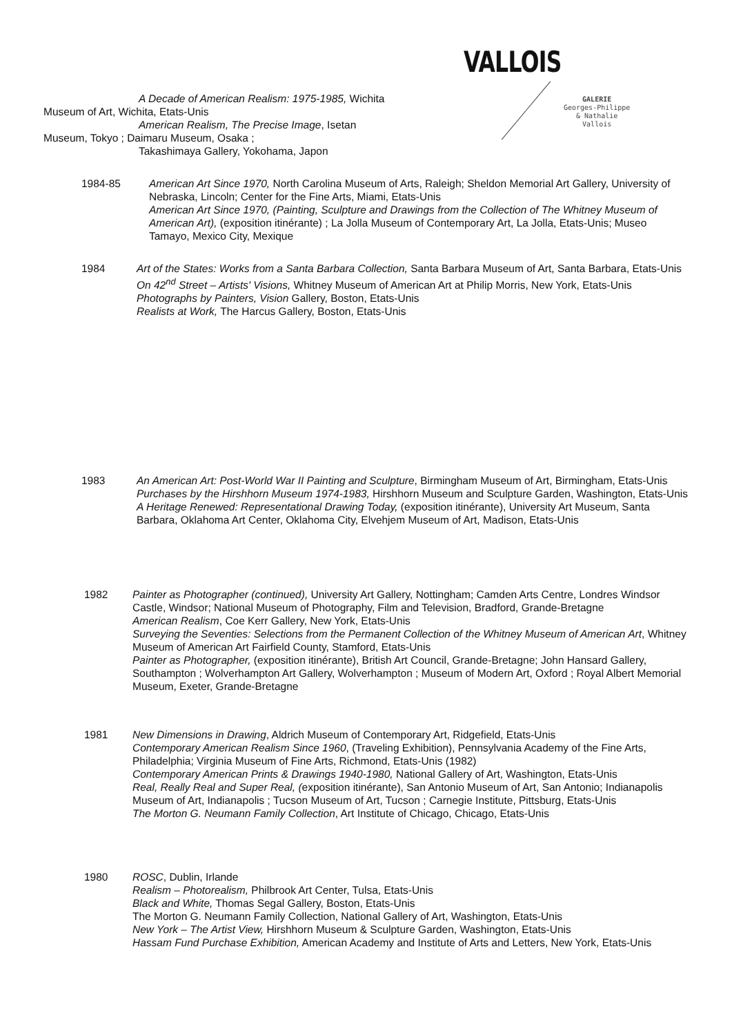VALLOIS
GALERIE
Georges-Philippe
& Nathalie
Vallois
A Decade of American Realism: 1975-1985, Wichita
Museum of Art, Wichita, Etats-Unis
American Realism, The Precise Image, Isetan
Museum, Tokyo ; Daimaru Museum, Osaka ;
Takashimaya Gallery, Yokohama, Japon
1984-85 American Art Since 1970, North Carolina Museum of Arts, Raleigh; Sheldon Memorial Art Gallery, University of Nebraska, Lincoln; Center for the Fine Arts, Miami, Etats-Unis
American Art Since 1970, (Painting, Sculpture and Drawings from the Collection of The Whitney Museum of American Art), (exposition itinérante) ; La Jolla Museum of Contemporary Art, La Jolla, Etats-Unis; Museo Tamayo, Mexico City, Mexique
1984 Art of the States: Works from a Santa Barbara Collection, Santa Barbara Museum of Art, Santa Barbara, Etats-Unis
On 42<sup>nd</sup> Street – Artists' Visions, Whitney Museum of American Art at Philip Morris, New York, Etats-Unis
Photographs by Painters, Vision Gallery, Boston, Etats-Unis
Realists at Work, The Harcus Gallery, Boston, Etats-Unis
1983 An American Art: Post-World War II Painting and Sculpture, Birmingham Museum of Art, Birmingham, Etats-Unis
Purchases by the Hirshhorn Museum 1974-1983, Hirshhorn Museum and Sculpture Garden, Washington, Etats-Unis
A Heritage Renewed: Representational Drawing Today, (exposition itinérante), University Art Museum, Santa Barbara, Oklahoma Art Center, Oklahoma City, Elvehjem Museum of Art, Madison, Etats-Unis
1982 Painter as Photographer (continued), University Art Gallery, Nottingham; Camden Arts Centre, Londres Windsor Castle, Windsor; National Museum of Photography, Film and Television, Bradford, Grande-Bretagne
American Realism, Coe Kerr Gallery, New York, Etats-Unis
Surveying the Seventies: Selections from the Permanent Collection of the Whitney Museum of American Art, Whitney Museum of American Art Fairfield County, Stamford, Etats-Unis
Painter as Photographer, (exposition itinérante), British Art Council, Grande-Bretagne; John Hansard Gallery, Southampton ; Wolverhampton Art Gallery, Wolverhampton ; Museum of Modern Art, Oxford ; Royal Albert Memorial Museum, Exeter, Grande-Bretagne
1981 New Dimensions in Drawing, Aldrich Museum of Contemporary Art, Ridgefield, Etats-Unis
Contemporary American Realism Since 1960, (Traveling Exhibition), Pennsylvania Academy of the Fine Arts, Philadelphia; Virginia Museum of Fine Arts, Richmond, Etats-Unis (1982)
Contemporary American Prints & Drawings 1940-1980, National Gallery of Art, Washington, Etats-Unis
Real, Really Real and Super Real, (exposition itinérante), San Antonio Museum of Art, San Antonio; Indianapolis Museum of Art, Indianapolis ; Tucson Museum of Art, Tucson ; Carnegie Institute, Pittsburg, Etats-Unis
The Morton G. Neumann Family Collection, Art Institute of Chicago, Chicago, Etats-Unis
1980 ROSC, Dublin, Irlande
Realism – Photorealism, Philbrook Art Center, Tulsa, Etats-Unis
Black and White, Thomas Segal Gallery, Boston, Etats-Unis
The Morton G. Neumann Family Collection, National Gallery of Art, Washington, Etats-Unis
New York – The Artist View, Hirshhorn Museum & Sculpture Garden, Washington, Etats-Unis
Hassam Fund Purchase Exhibition, American Academy and Institute of Arts and Letters, New York, Etats-Unis